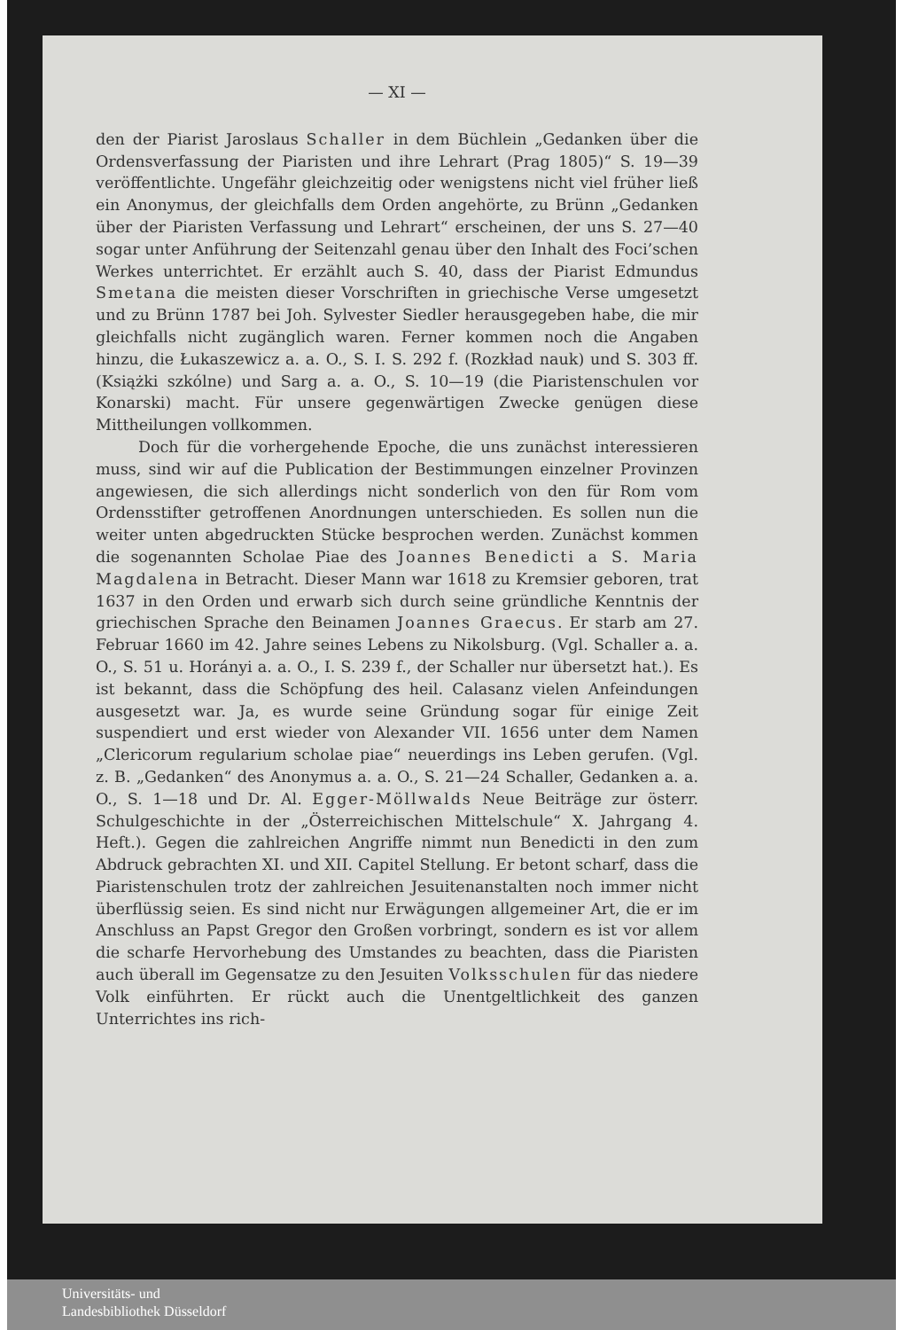— XI —
den der Piarist Jaroslaus Schaller in dem Büchlein „Gedanken über die Ordensverfassung der Piaristen und ihre Lehrart (Prag 1805)“ S. 19—39 veröffentlichte. Ungefähr gleichzeitig oder wenigstens nicht viel früher ließ ein Anonymus, der gleichfalls dem Orden angehörte, zu Brünn „Gedanken über der Piaristen Verfassung und Lehrart“ erscheinen, der uns S. 27—40 sogar unter Anführung der Seitenzahl genau über den Inhalt des Foci’schen Werkes unterrichtet. Er erzählt auch S. 40, dass der Piarist Edmundus Smetana die meisten dieser Vorschriften in griechische Verse umgesetzt und zu Brünn 1787 bei Joh. Sylvester Siedler herausgegeben habe, die mir gleichfalls nicht zugänglich waren. Ferner kommen noch die Angaben hinzu, die Łukaszewicz a. a. O., S. I. S. 292 f. (Rozkład nauk) und S. 303 ff. (Książki szkólne) und Sarg a. a. O., S. 10—19 (die Piaristenschulen vor Konarski) macht. Für unsere gegenwärtigen Zwecke genügen diese Mittheilungen vollkommen.
Doch für die vorhergehende Epoche, die uns zunächst interessieren muss, sind wir auf die Publication der Bestimmungen einzelner Provinzen angewiesen, die sich allerdings nicht sonderlich von den für Rom vom Ordensstifter getroffenen Anordnungen unterschieden. Es sollen nun die weiter unten abgedruckten Stücke besprochen werden. Zunächst kommen die sogenannten Scholae Piae des Joannes Benedicti a S. Maria Magdalena in Betracht. Dieser Mann war 1618 zu Kremsier geboren, trat 1637 in den Orden und erwarb sich durch seine gründliche Kenntnis der griechischen Sprache den Beinamen Joannes Graecus. Er starb am 27. Februar 1660 im 42. Jahre seines Lebens zu Nikolsburg. (Vgl. Schaller a. a. O., S. 51 u. Horányi a. a. O., I. S. 239 f., der Schaller nur übersetzt hat.). Es ist bekannt, dass die Schöpfung des heil. Calasanz vielen Anfeindungen ausgesetzt war. Ja, es wurde seine Gründung sogar für einige Zeit suspendiert und erst wieder von Alexander VII. 1656 unter dem Namen „Clericorum regularium scholae piae“ neuerdings ins Leben gerufen. (Vgl. z. B. „Gedanken“ des Anonymus a. a. O., S. 21—24 Schaller, Gedanken a. a. O., S. 1—18 und Dr. Al. Egger-Möllwalds Neue Beiträge zur österr. Schulgeschichte in der „Österreichischen Mittelschule“ X. Jahrgang 4. Heft.). Gegen die zahlreichen Angriffe nimmt nun Benedicti in den zum Abdruck gebrachten XI. und XII. Capitel Stellung. Er betont scharf, dass die Piaristenschulen trotz der zahlreichen Jesuitenanstalten noch immer nicht überflüssig seien. Es sind nicht nur Erwägungen allgemeiner Art, die er im Anschluss an Papst Gregor den Großen vorbringt, sondern es ist vor allem die scharfe Hervorhebung des Umstandes zu beachten, dass die Piaristen auch überall im Gegensatze zu den Jesuiten Volksschulen für das niedere Volk einführten. Er rückt auch die Unentgeltlichkeit des ganzen Unterrichtes ins rich-
Universitäts- und
Landesbibliothek Düsseldorf